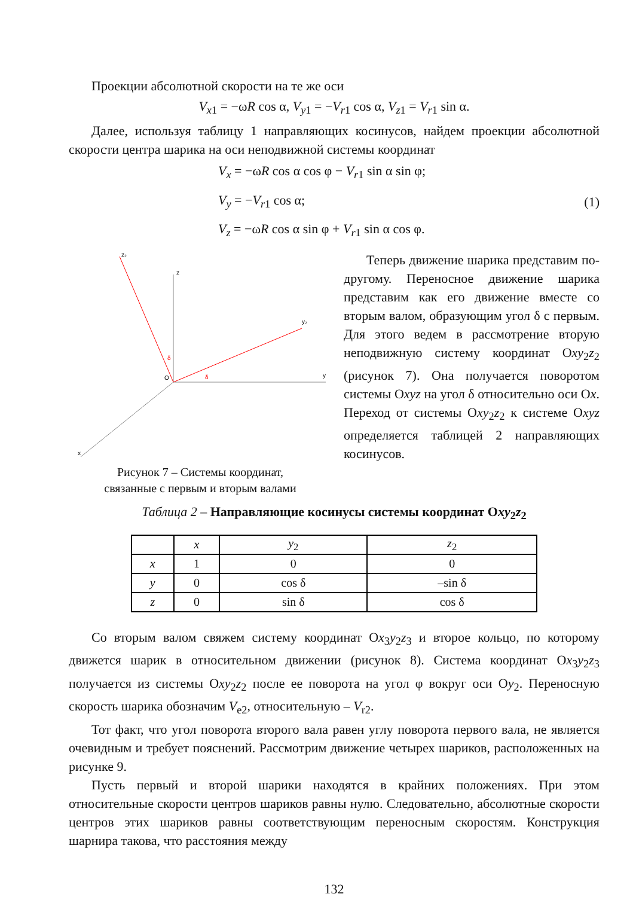Проекции абсолютной скорости на те же оси
V<sub>x1</sub> = −ωR cos α, V<sub>y1</sub> = −V<sub>r1</sub> cos α, V<sub>z1</sub> = V<sub>r1</sub> sin α.
Далее, используя таблицу 1 направляющих косинусов, найдем проекции абсолютной скорости центра шарика на оси неподвижной системы координат
V<sub>x</sub> = −ωR cos α cos φ − V<sub>r1</sub> sin α sin φ;
V<sub>y</sub> = −V<sub>r1</sub> cos α;
V<sub>z</sub> = −ωR cos α sin φ + V<sub>r1</sub> sin α cos φ.
(1)
z
y
x
z₂
y₂
O
δ
δ
Рисунок 7 – Системы координат,
связанные с первым и вторым валами
Теперь движение шарика представим по-другому. Переносное движение шарика представим как его движение вместе со вторым валом, образующим угол δ с первым. Для этого ведем в рассмотрение вторую неподвижную систему координат Оxy<sub>2</sub>z<sub>2</sub> (рисунок 7). Она получается поворотом системы Оxyz на угол δ относительно оси Оx. Переход от системы Оxy<sub>2</sub>z<sub>2</sub> к системе Оxyz определяется таблицей 2 направляющих косинусов.
Таблица 2 – Направляющие косинусы системы координат Оxy<sub>2</sub>z<sub>2</sub>
| | x | y<sub>2</sub> | z<sub>2</sub> |
| --- | --- | --- | --- |
| x | 1 | 0 | 0 |
| y | 0 | cos δ | –sin δ |
| z | 0 | sin δ | cos δ |
Со вторым валом свяжем систему координат Оx<sub>3</sub>y<sub>2</sub>z<sub>3</sub> и второе кольцо, по которому движется шарик в относительном движении (рисунок 8). Система координат Оx<sub>3</sub>y<sub>2</sub>z<sub>3</sub> получается из системы Оxy<sub>2</sub>z<sub>2</sub> после ее поворота на угол φ вокруг оси Оy<sub>2</sub>. Переносную скорость шарика обозначим V<sub>e2</sub>, относительную – V<sub>r2</sub>.
Тот факт, что угол поворота второго вала равен углу поворота первого вала, не является очевидным и требует пояснений. Рассмотрим движение четырех шариков, расположенных на рисунке 9.
Пусть первый и второй шарики находятся в крайних положениях. При этом относительные скорости центров шариков равны нулю. Следовательно, абсолютные скорости центров этих шариков равны соответствующим переносным скоростям. Конструкция шарнира такова, что расстояния между
132